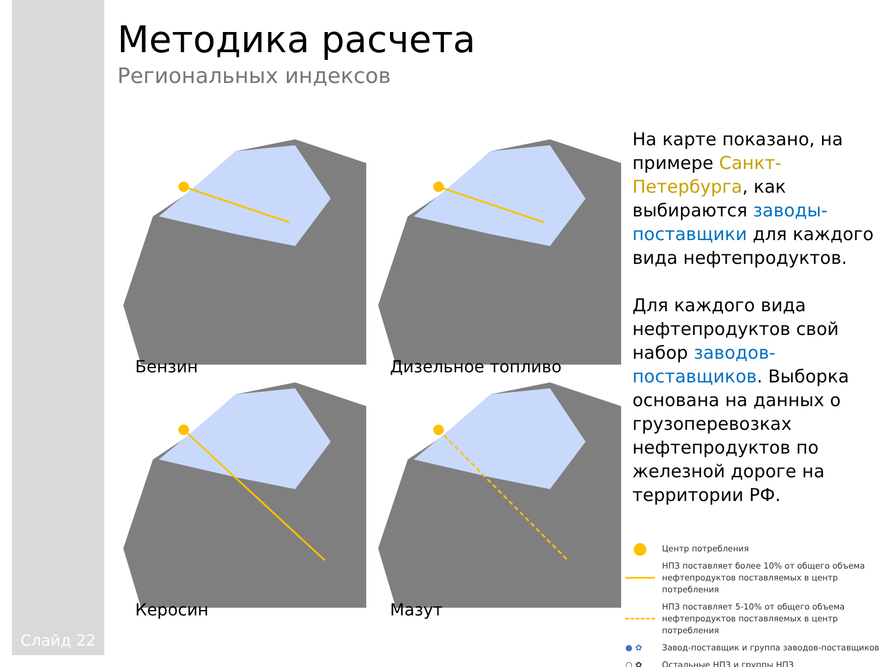Слайд 22
Методика расчета
Региональных индексов
Бензин
Дизельное топливо
Керосин
Мазут
На карте показано, на примере Санкт-Петербурга, как выбираются заводы-поставщики для каждого вида нефтепродуктов.
Для каждого вида нефтепродуктов свой набор заводов-поставщиков. Выборка основана на данных о грузоперевозках нефтепродуктов по железной дороге на территории РФ.
● Центр потребления
НПЗ поставляет более 10% от общего объема
нефтепродуктов поставляемых в центр потребления
НПЗ поставляет 5-10% от общего объема
нефтепродуктов поставляемых в центр потребления
● ✿ Завод-поставщик и группа заводов-поставщиков
○ ✿ Остальные НПЗ и группы НПЗ